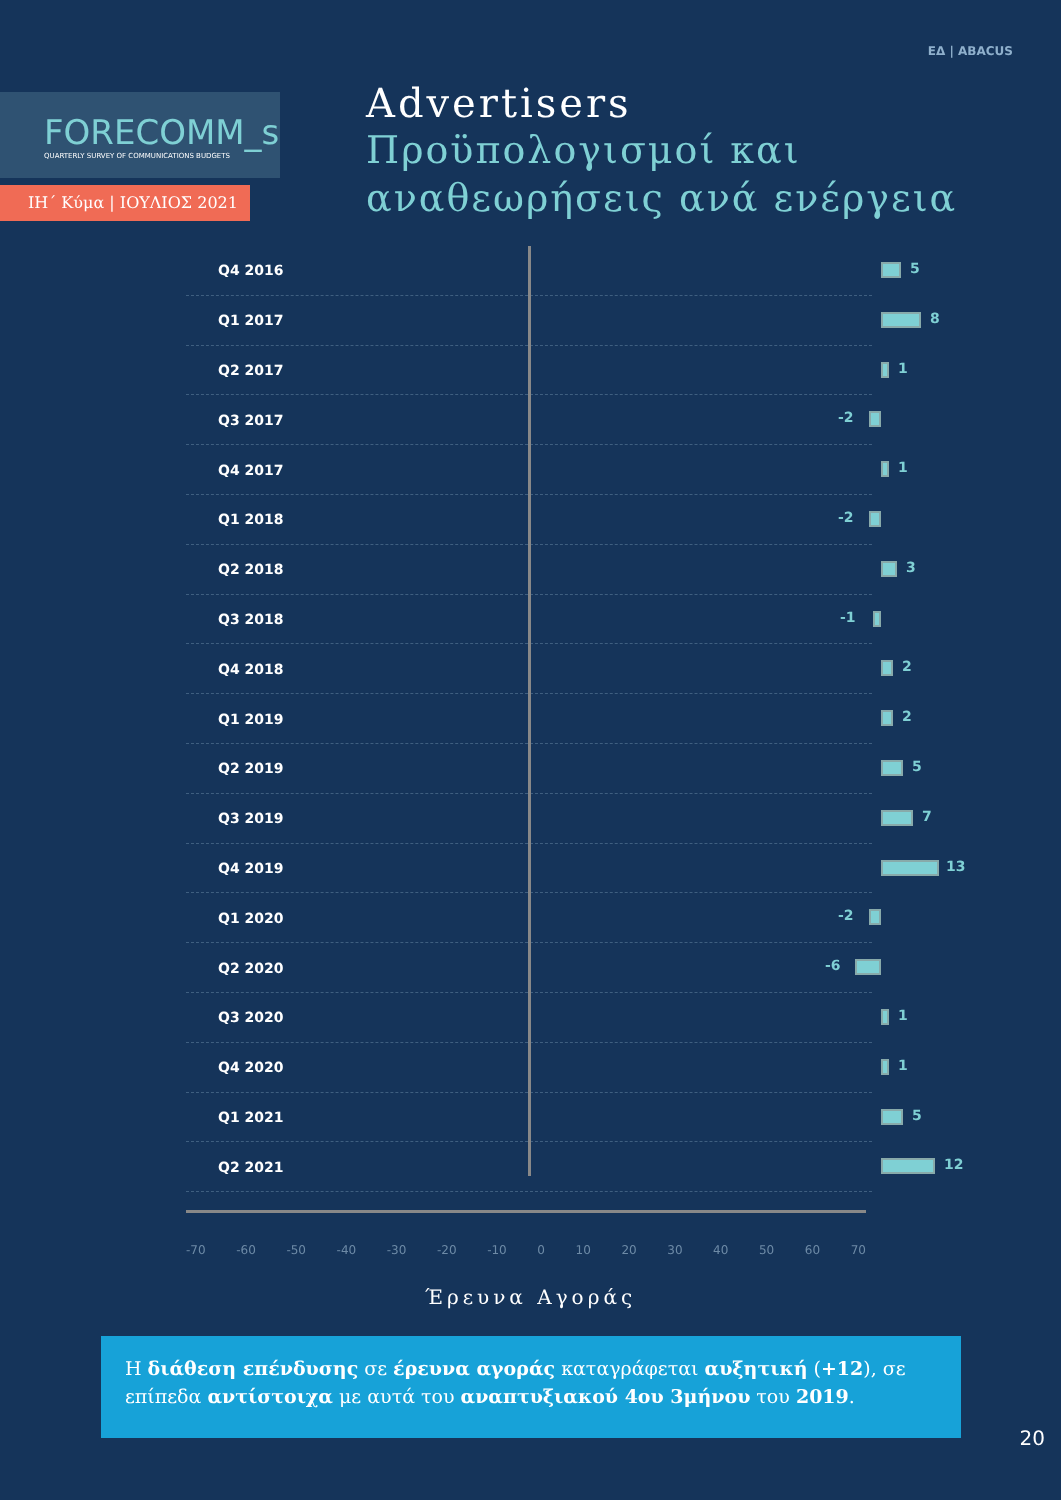ΕΔ | ABACUS
FORECOMM_s
QUARTERLY SURVEY OF COMMUNICATIONS BUDGETS
ΙΗ΄ Κύμα | ΙΟΥΛΙΟΣ 2021
Advertisers
Προϋπολογισμοί και
αναθεωρήσεις ανά ενέργεια
Q4 2016
5
Q1 2017
8
Q2 2017
1
Q3 2017
-2
Q4 2017
1
Q1 2018
-2
Q2 2018
3
Q3 2018
-1
Q4 2018
2
Q1 2019
2
Q2 2019
5
Q3 2019
7
Q4 2019
13
Q1 2020
-2
Q2 2020
-6
Q3 2020
1
Q4 2020
1
Q1 2021
5
Q2 2021
12
-70 -60 -50 -40 -30 -20 -10 0 10 20 30 40 50 60 70
Έρευνα Αγοράς
Η διάθεση επένδυσης σε έρευνα αγοράς καταγράφεται αυξητική (+12), σε επίπεδα αντίστοιχα με αυτά του αναπτυξιακού 4ου 3μήνου του 2019.
20